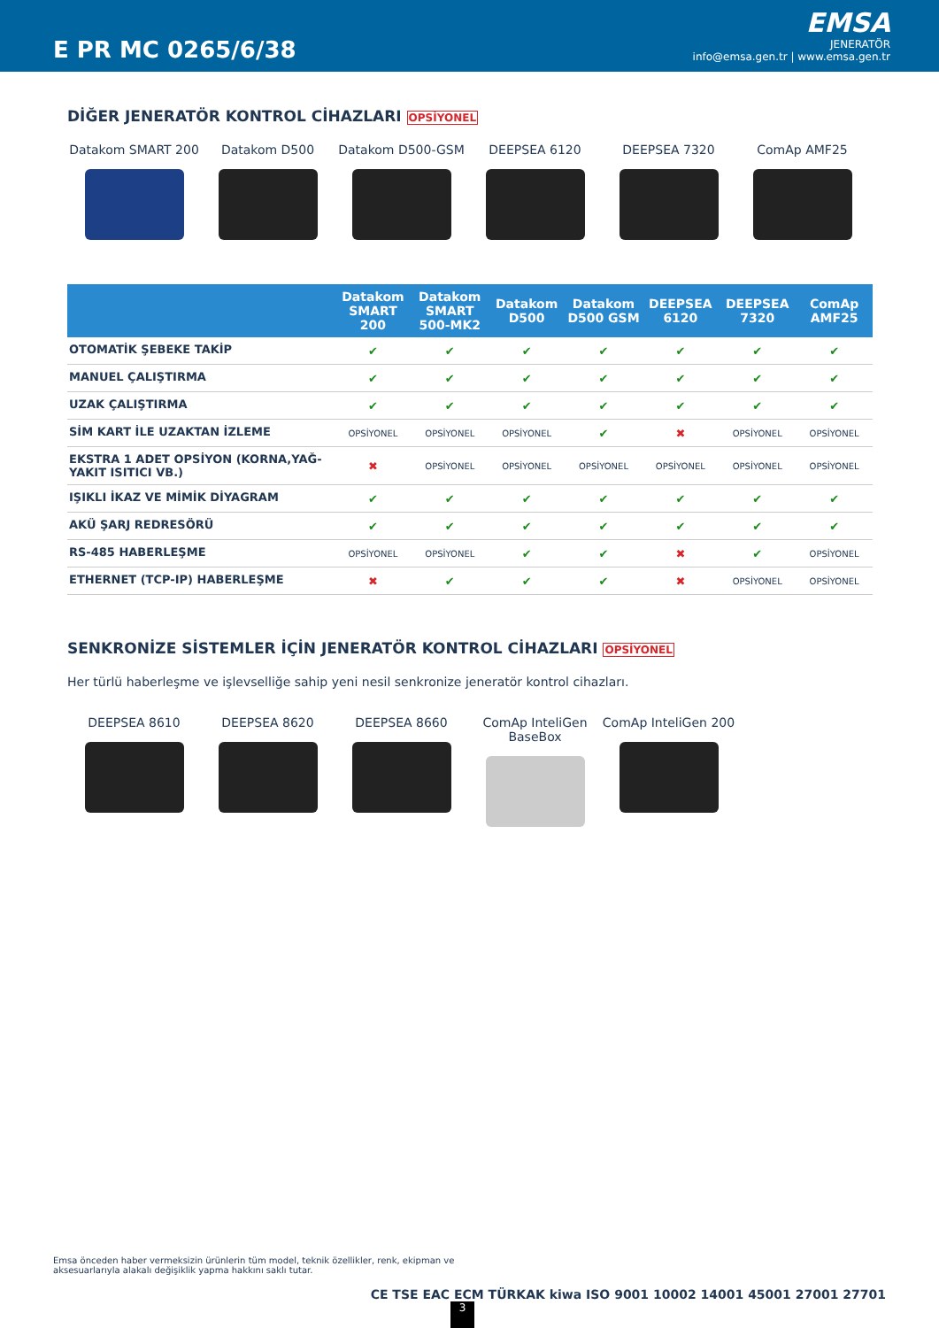E PR MC 0265/6/38
EMSA
JENERATÖR
info@emsa.gen.tr | www.emsa.gen.tr
DİĞER JENERATÖR KONTROL CİHAZLARI OPSİYONEL
Datakom SMART 200 Datakom D500 Datakom D500-GSM DEEPSEA 6120 DEEPSEA 7320 ComAp AMF25
| | Datakom SMART 200 | Datakom SMART 500-MK2 | Datakom D500 | Datakom D500 GSM | DEEPSEA 6120 | DEEPSEA 7320 | ComAp AMF25 |
| --- | --- | --- | --- | --- | --- | --- | --- |
| OTOMATİK ŞEBEKE TAKİP | ✔ | ✔ | ✔ | ✔ | ✔ | ✔ | ✔ |
| MANUEL ÇALIŞTIRMA | ✔ | ✔ | ✔ | ✔ | ✔ | ✔ | ✔ |
| UZAK ÇALIŞTIRMA | ✔ | ✔ | ✔ | ✔ | ✔ | ✔ | ✔ |
| SİM KART İLE UZAKTAN İZLEME | OPSİYONEL | OPSİYONEL | OPSİYONEL | ✔ | ✖ | OPSİYONEL | OPSİYONEL |
| EKSTRA 1 ADET OPSİYON (KORNA,YAĞ-YAKIT ISITICI VB.) | ✖ | OPSİYONEL | OPSİYONEL | OPSİYONEL | OPSİYONEL | OPSİYONEL | OPSİYONEL |
| IŞIKLI İKAZ VE MİMİK DİYAGRAM | ✔ | ✔ | ✔ | ✔ | ✔ | ✔ | ✔ |
| AKÜ ŞARJ REDRESÖRÜ | ✔ | ✔ | ✔ | ✔ | ✔ | ✔ | ✔ |
| RS-485 HABERLEŞME | OPSİYONEL | OPSİYONEL | ✔ | ✔ | ✖ | ✔ | OPSİYONEL |
| ETHERNET (TCP-IP) HABERLEŞME | ✖ | ✔ | ✔ | ✔ | ✖ | OPSİYONEL | OPSİYONEL |
SENKRONİZE SİSTEMLER İÇİN JENERATÖR KONTROL CİHAZLARI OPSİYONEL
Her türlü haberleşme ve işlevselliğe sahip yeni nesil senkronize jeneratör kontrol cihazları.
DEEPSEA 8610 DEEPSEA 8620 DEEPSEA 8660 ComAp InteliGen BaseBox
ComAp InteliGen 200
Emsa önceden haber vermeksizin ürünlerin tüm model, teknik özellikler, renk, ekipman ve aksesuarlarıyla alakalı değişiklik yapma hakkını saklı tutar.
CE TSE EAC ECM TÜRKAK kiwa ISO 9001 10002 14001 45001 27001 27701
3